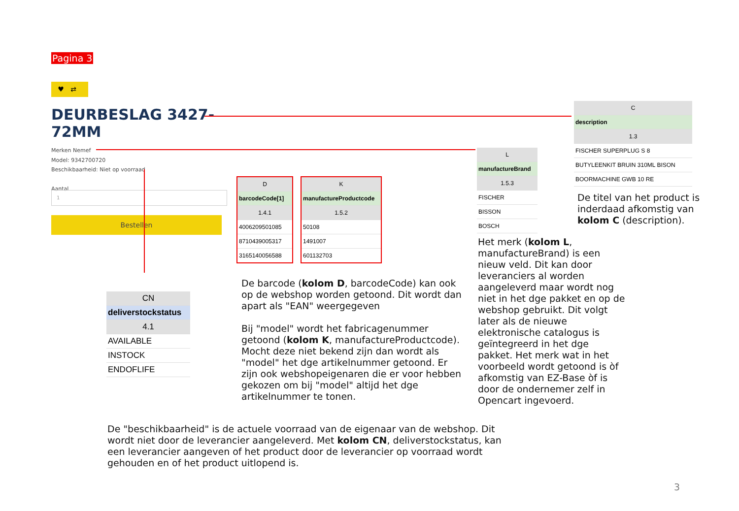Pagina 3
♥ ⇄
DEURBESLAG 3427-
72MM
Merken Nemef
Model: 9342700720
Beschikbaarheid: Niet op voorraad
Aantal
1
Bestellen
| C |
| --- |
| description |
| 1.3 |
| FISCHER SUPERPLUG S 8 |
| BUTYLEENKIT BRUIN 310ML BISON |
| BOORMACHINE GWB 10 RE |
De titel van het product is
inderdaad afkomstig van
kolom C (description).
| L |
| --- |
| manufactureBrand |
| 1.5.3 |
| FISCHER |
| BISSON |
| BOSCH |
Het merk (kolom L, manufactureBrand) is een nieuw veld. Dit kan door leveranciers al worden aangeleverd maar wordt nog niet in het dge pakket en op de webshop gebruikt. Dit volgt later als de nieuwe elektronische catalogus is geïntegreerd in het dge pakket. Het merk wat in het voorbeeld wordt getoond is òf afkomstig van EZ-Base òf is door de ondernemer zelf in Opencart ingevoerd.
| D |
| --- |
| barcodeCode[1] |
| 1.4.1 |
| 4006209501085 |
| 8710439005317 |
| 3165140056588 |
| K |
| --- |
| manufactureProductcode |
| 1.5.2 |
| 50108 |
| 1491007 |
| 601132703 |
De barcode (kolom D, barcodeCode) kan ook op de webshop worden getoond. Dit wordt dan apart als "EAN" weergegeven
Bij "model" wordt het fabricagenummer getoond (kolom K, manufactureProductcode). Mocht deze niet bekend zijn dan wordt als "model" het dge artikelnummer getoond. Er zijn ook webshopeigenaren die er voor hebben gekozen om bij "model" altijd het dge artikelnummer te tonen.
| CN |
| --- |
| deliverstockstatus |
| 4.1 |
| AVAILABLE |
| INSTOCK |
| ENDOFLIFE |
De "beschikbaarheid" is de actuele voorraad van de eigenaar van de webshop. Dit wordt niet door de leverancier aangeleverd. Met kolom CN, deliverstockstatus, kan een leverancier aangeven of het product door de leverancier op voorraad wordt gehouden en of het product uitlopend is.
3